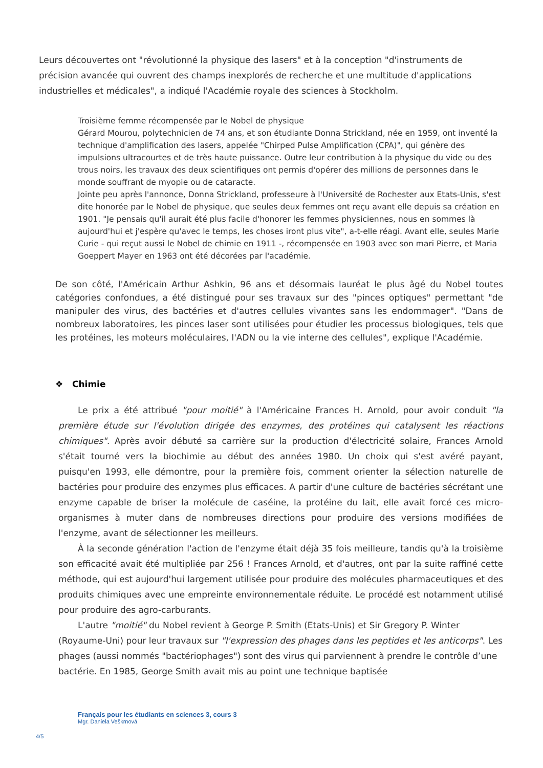Leurs découvertes ont "révolutionné la physique des lasers" et à la conception "d'instruments de précision avancée qui ouvrent des champs inexplorés de recherche et une multitude d'applications industrielles et médicales", a indiqué l'Académie royale des sciences à Stockholm.
Troisième femme récompensée par le Nobel de physique
Gérard Mourou, polytechnicien de 74 ans, et son étudiante Donna Strickland, née en 1959, ont inventé la technique d'amplification des lasers, appelée "Chirped Pulse Amplification (CPA)", qui génère des impulsions ultracourtes et de très haute puissance. Outre leur contribution à la physique du vide ou des trous noirs, les travaux des deux scientifiques ont permis d'opérer des millions de personnes dans le monde souffrant de myopie ou de cataracte.
Jointe peu après l'annonce, Donna Strickland, professeure à l'Université de Rochester aux Etats-Unis, s'est dite honorée par le Nobel de physique, que seules deux femmes ont reçu avant elle depuis sa création en 1901. "Je pensais qu'il aurait été plus facile d'honorer les femmes physiciennes, nous en sommes là aujourd'hui et j'espère qu'avec le temps, les choses iront plus vite", a-t-elle réagi. Avant elle, seules Marie Curie - qui reçut aussi le Nobel de chimie en 1911 -, récompensée en 1903 avec son mari Pierre, et Maria Goeppert Mayer en 1963 ont été décorées par l'académie.
De son côté, l'Américain Arthur Ashkin, 96 ans et désormais lauréat le plus âgé du Nobel toutes catégories confondues, a été distingué pour ses travaux sur des "pinces optiques" permettant "de manipuler des virus, des bactéries et d'autres cellules vivantes sans les endommager". "Dans de nombreux laboratoires, les pinces laser sont utilisées pour étudier les processus biologiques, tels que les protéines, les moteurs moléculaires, l'ADN ou la vie interne des cellules", explique l'Académie.
❖ Chimie
Le prix a été attribué "pour moitié" à l'Américaine Frances H. Arnold, pour avoir conduit "la première étude sur l'évolution dirigée des enzymes, des protéines qui catalysent les réactions chimiques". Après avoir débuté sa carrière sur la production d'électricité solaire, Frances Arnold s'était tourné vers la biochimie au début des années 1980. Un choix qui s'est avéré payant, puisqu'en 1993, elle démontre, pour la première fois, comment orienter la sélection naturelle de bactéries pour produire des enzymes plus efficaces. A partir d'une culture de bactéries sécrétant une enzyme capable de briser la molécule de caséine, la protéine du lait, elle avait forcé ces micro-organismes à muter dans de nombreuses directions pour produire des versions modifiées de l'enzyme, avant de sélectionner les meilleurs.
À la seconde génération l'action de l'enzyme était déjà 35 fois meilleure, tandis qu'à la troisième son efficacité avait été multipliée par 256 ! Frances Arnold, et d'autres, ont par la suite raffiné cette méthode, qui est aujourd'hui largement utilisée pour produire des molécules pharmaceutiques et des produits chimiques avec une empreinte environnementale réduite. Le procédé est notamment utilisé pour produire des agro-carburants.
L'autre "moitié" du Nobel revient à George P. Smith (Etats-Unis) et Sir Gregory P. Winter (Royaume-Uni) pour leur travaux sur "l'expression des phages dans les peptides et les anticorps". Les phages (aussi nommés "bactériophages") sont des virus qui parviennent à prendre le contrôle d’une bactérie. En 1985, George Smith avait mis au point une technique baptisée
Français pour les étudiants en sciences 3, cours 3
Mgr. Daniela Veškrnová
4/5